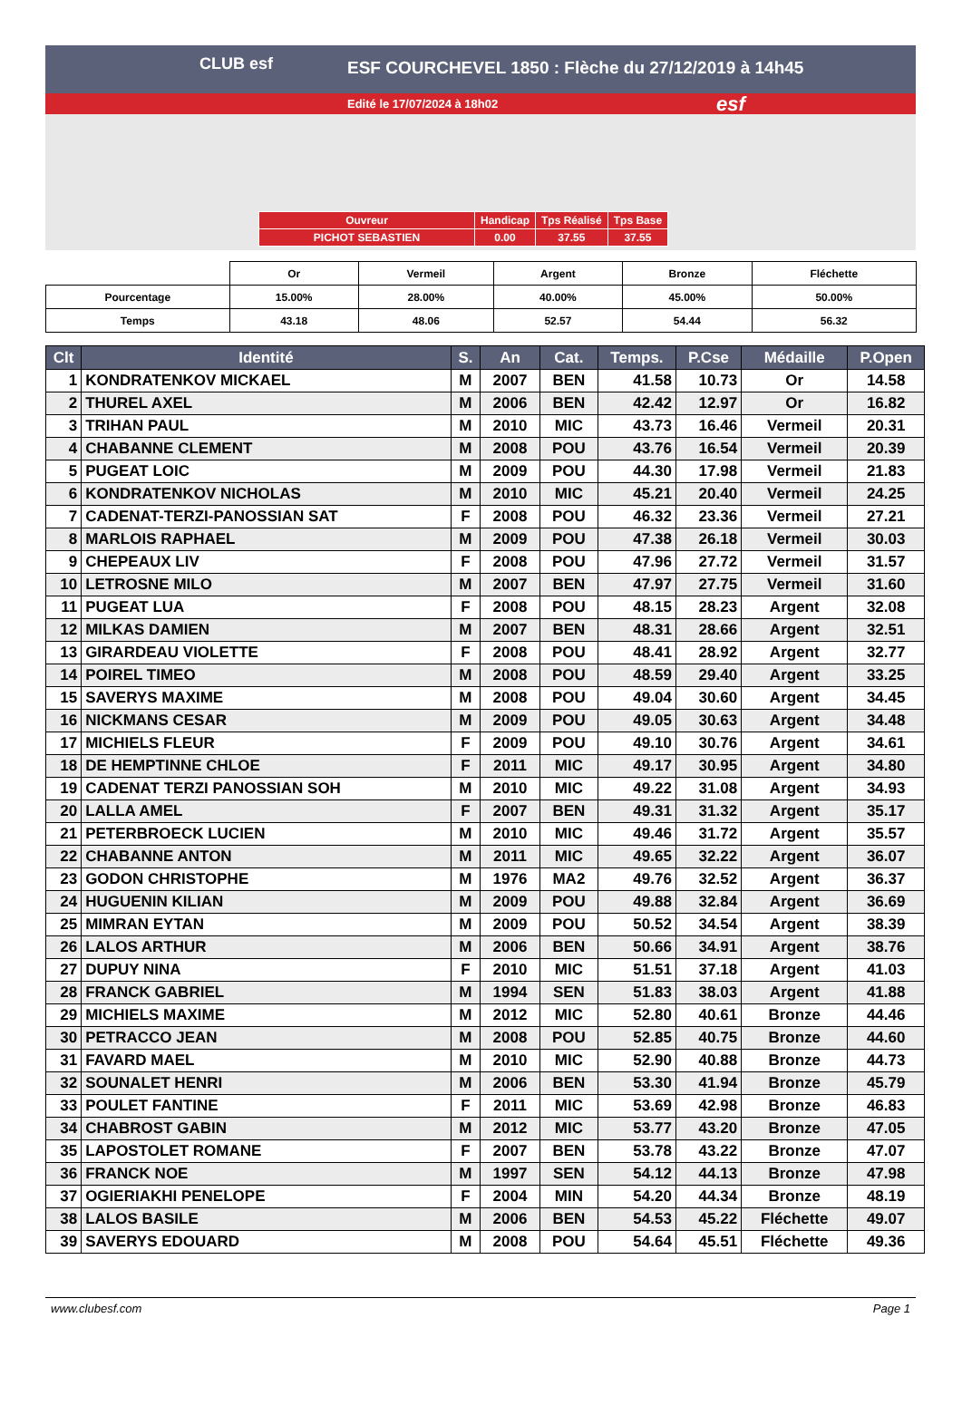CLUB esf
ESF COURCHEVEL 1850 : Flèche du 27/12/2019 à 14h45
Edité le 17/07/2024 à 18h02
esf
| Ouvreur | Handicap | Tps Réalisé | Tps Base |
| PICHOT SEBASTIEN | 0.00 | 37.55 | 37.55 |
| | Or | Vermeil | Argent | Bronze | Fléchette |
| Pourcentage | 15.00% | 28.00% | 40.00% | 45.00% | 50.00% |
| Temps | 43.18 | 48.06 | 52.57 | 54.44 | 56.32 |
| Clt | Identité | S. | An | Cat. | Temps. | P.Cse | Médaille | P.Open |
| --- | --- | --- | --- | --- | --- | --- | --- | --- |
| 1 | KONDRATENKOV MICKAEL | M | 2007 | BEN | 41.58 | 10.73 | Or | 14.58 |
| 2 | THUREL AXEL | M | 2006 | BEN | 42.42 | 12.97 | Or | 16.82 |
| 3 | TRIHAN PAUL | M | 2010 | MIC | 43.73 | 16.46 | Vermeil | 20.31 |
| 4 | CHABANNE CLEMENT | M | 2008 | POU | 43.76 | 16.54 | Vermeil | 20.39 |
| 5 | PUGEAT LOIC | M | 2009 | POU | 44.30 | 17.98 | Vermeil | 21.83 |
| 6 | KONDRATENKOV NICHOLAS | M | 2010 | MIC | 45.21 | 20.40 | Vermeil | 24.25 |
| 7 | CADENAT-TERZI-PANOSSIAN SAT | F | 2008 | POU | 46.32 | 23.36 | Vermeil | 27.21 |
| 8 | MARLOIS RAPHAEL | M | 2009 | POU | 47.38 | 26.18 | Vermeil | 30.03 |
| 9 | CHEPEAUX LIV | F | 2008 | POU | 47.96 | 27.72 | Vermeil | 31.57 |
| 10 | LETROSNE MILO | M | 2007 | BEN | 47.97 | 27.75 | Vermeil | 31.60 |
| 11 | PUGEAT LUA | F | 2008 | POU | 48.15 | 28.23 | Argent | 32.08 |
| 12 | MILKAS DAMIEN | M | 2007 | BEN | 48.31 | 28.66 | Argent | 32.51 |
| 13 | GIRARDEAU VIOLETTE | F | 2008 | POU | 48.41 | 28.92 | Argent | 32.77 |
| 14 | POIREL TIMEO | M | 2008 | POU | 48.59 | 29.40 | Argent | 33.25 |
| 15 | SAVERYS MAXIME | M | 2008 | POU | 49.04 | 30.60 | Argent | 34.45 |
| 16 | NICKMANS CESAR | M | 2009 | POU | 49.05 | 30.63 | Argent | 34.48 |
| 17 | MICHIELS FLEUR | F | 2009 | POU | 49.10 | 30.76 | Argent | 34.61 |
| 18 | DE HEMPTINNE CHLOE | F | 2011 | MIC | 49.17 | 30.95 | Argent | 34.80 |
| 19 | CADENAT TERZI PANOSSIAN SOH | M | 2010 | MIC | 49.22 | 31.08 | Argent | 34.93 |
| 20 | LALLA AMEL | F | 2007 | BEN | 49.31 | 31.32 | Argent | 35.17 |
| 21 | PETERBROECK LUCIEN | M | 2010 | MIC | 49.46 | 31.72 | Argent | 35.57 |
| 22 | CHABANNE ANTON | M | 2011 | MIC | 49.65 | 32.22 | Argent | 36.07 |
| 23 | GODON CHRISTOPHE | M | 1976 | MA2 | 49.76 | 32.52 | Argent | 36.37 |
| 24 | HUGUENIN KILIAN | M | 2009 | POU | 49.88 | 32.84 | Argent | 36.69 |
| 25 | MIMRAN EYTAN | M | 2009 | POU | 50.52 | 34.54 | Argent | 38.39 |
| 26 | LALOS ARTHUR | M | 2006 | BEN | 50.66 | 34.91 | Argent | 38.76 |
| 27 | DUPUY NINA | F | 2010 | MIC | 51.51 | 37.18 | Argent | 41.03 |
| 28 | FRANCK GABRIEL | M | 1994 | SEN | 51.83 | 38.03 | Argent | 41.88 |
| 29 | MICHIELS MAXIME | M | 2012 | MIC | 52.80 | 40.61 | Bronze | 44.46 |
| 30 | PETRACCO JEAN | M | 2008 | POU | 52.85 | 40.75 | Bronze | 44.60 |
| 31 | FAVARD MAEL | M | 2010 | MIC | 52.90 | 40.88 | Bronze | 44.73 |
| 32 | SOUNALET HENRI | M | 2006 | BEN | 53.30 | 41.94 | Bronze | 45.79 |
| 33 | POULET FANTINE | F | 2011 | MIC | 53.69 | 42.98 | Bronze | 46.83 |
| 34 | CHABROST GABIN | M | 2012 | MIC | 53.77 | 43.20 | Bronze | 47.05 |
| 35 | LAPOSTOLET ROMANE | F | 2007 | BEN | 53.78 | 43.22 | Bronze | 47.07 |
| 36 | FRANCK NOE | M | 1997 | SEN | 54.12 | 44.13 | Bronze | 47.98 |
| 37 | OGIERIAKHI PENELOPE | F | 2004 | MIN | 54.20 | 44.34 | Bronze | 48.19 |
| 38 | LALOS BASILE | M | 2006 | BEN | 54.53 | 45.22 | Fléchette | 49.07 |
| 39 | SAVERYS EDOUARD | M | 2008 | POU | 54.64 | 45.51 | Fléchette | 49.36 |
www.clubesf.com Page 1